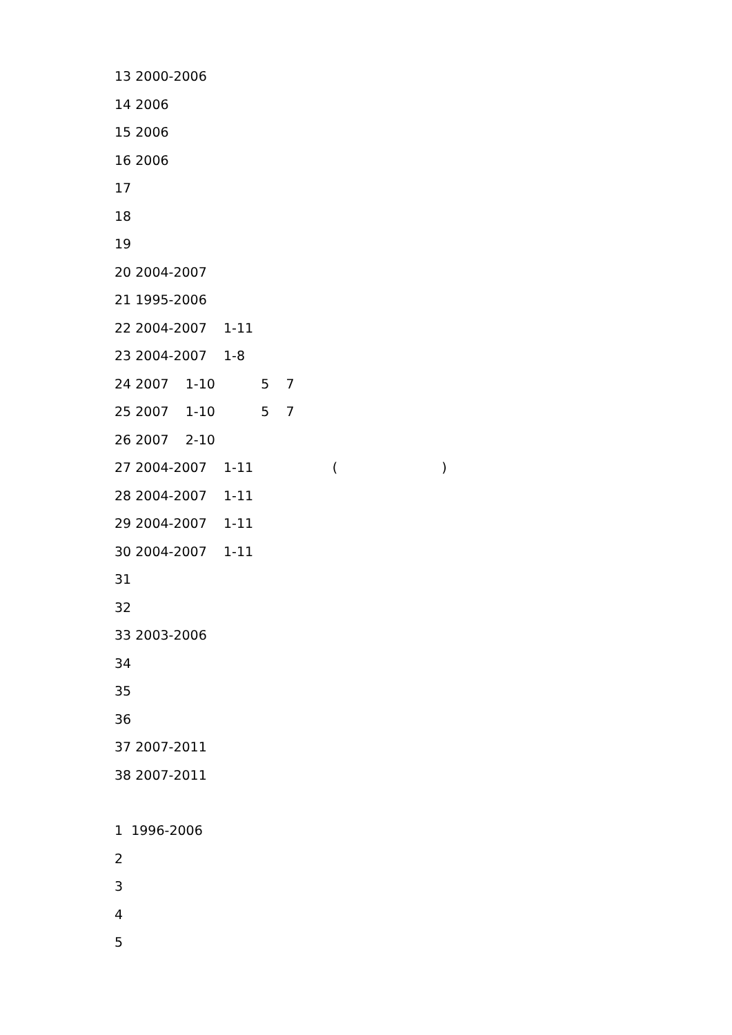13 2000-2006
14 2006
15 2006
16 2006
17
18
19
20 2004-2007
21 1995-2006
22 2004-2007 1-11
23 2004-2007 1-8
24 2007 1-10 5 7
25 2007 1-10 5 7
26 2007 2-10
27 2004-2007 1-11 ( )
28 2004-2007 1-11
29 2004-2007 1-11
30 2004-2007 1-11
31
32
33 2003-2006
34
35
36
37 2007-2011
38 2007-2011
1 1996-2006
2
3
4
5